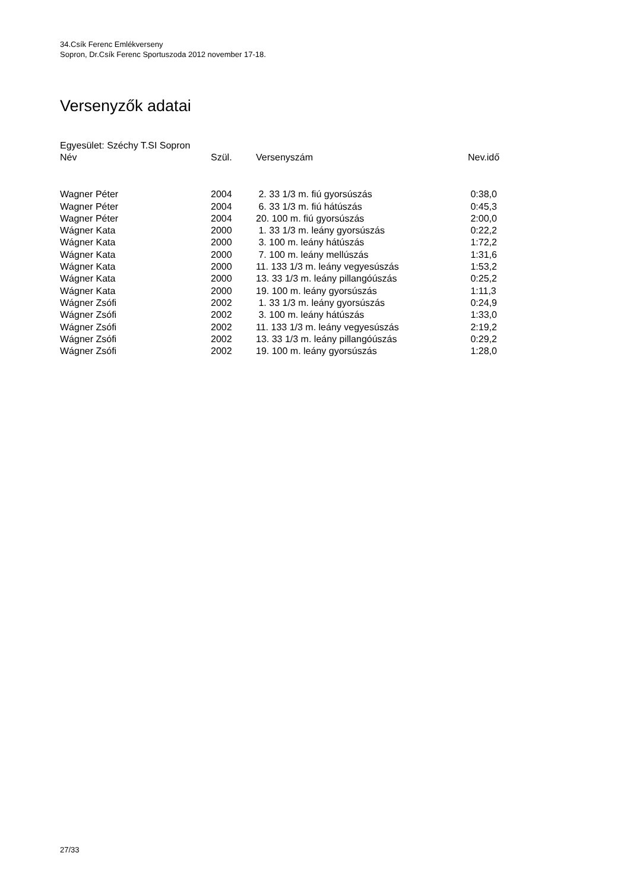34.Csík Ferenc Emlékverseny
Sopron, Dr.Csík Ferenc Sportuszoda 2012 november 17-18.
Versenyzők adatai
Egyesület: Széchy T.SI Sopron
| Név | Szül. | Versenyszám | Nev.idő |
| --- | --- | --- | --- |
| Wagner Péter | 2004 | 2. 33 1/3 m. fiú gyorsúszás | 0:38,0 |
| Wagner Péter | 2004 | 6. 33 1/3 m. fiú hátúszás | 0:45,3 |
| Wagner Péter | 2004 | 20. 100 m. fiú gyorsúszás | 2:00,0 |
| Wágner Kata | 2000 | 1. 33 1/3 m. leány gyorsúszás | 0:22,2 |
| Wágner Kata | 2000 | 3. 100 m. leány hátúszás | 1:72,2 |
| Wágner Kata | 2000 | 7. 100 m. leány mellúszás | 1:31,6 |
| Wágner Kata | 2000 | 11. 133 1/3 m. leány vegyesúszás | 1:53,2 |
| Wágner Kata | 2000 | 13. 33 1/3 m. leány pillangóúszás | 0:25,2 |
| Wágner Kata | 2000 | 19. 100 m. leány gyorsúszás | 1:11,3 |
| Wágner Zsófi | 2002 | 1. 33 1/3 m. leány gyorsúszás | 0:24,9 |
| Wágner Zsófi | 2002 | 3. 100 m. leány hátúszás | 1:33,0 |
| Wágner Zsófi | 2002 | 11. 133 1/3 m. leány vegyesúszás | 2:19,2 |
| Wágner Zsófi | 2002 | 13. 33 1/3 m. leány pillangóúszás | 0:29,2 |
| Wágner Zsófi | 2002 | 19. 100 m. leány gyorsúszás | 1:28,0 |
27/33